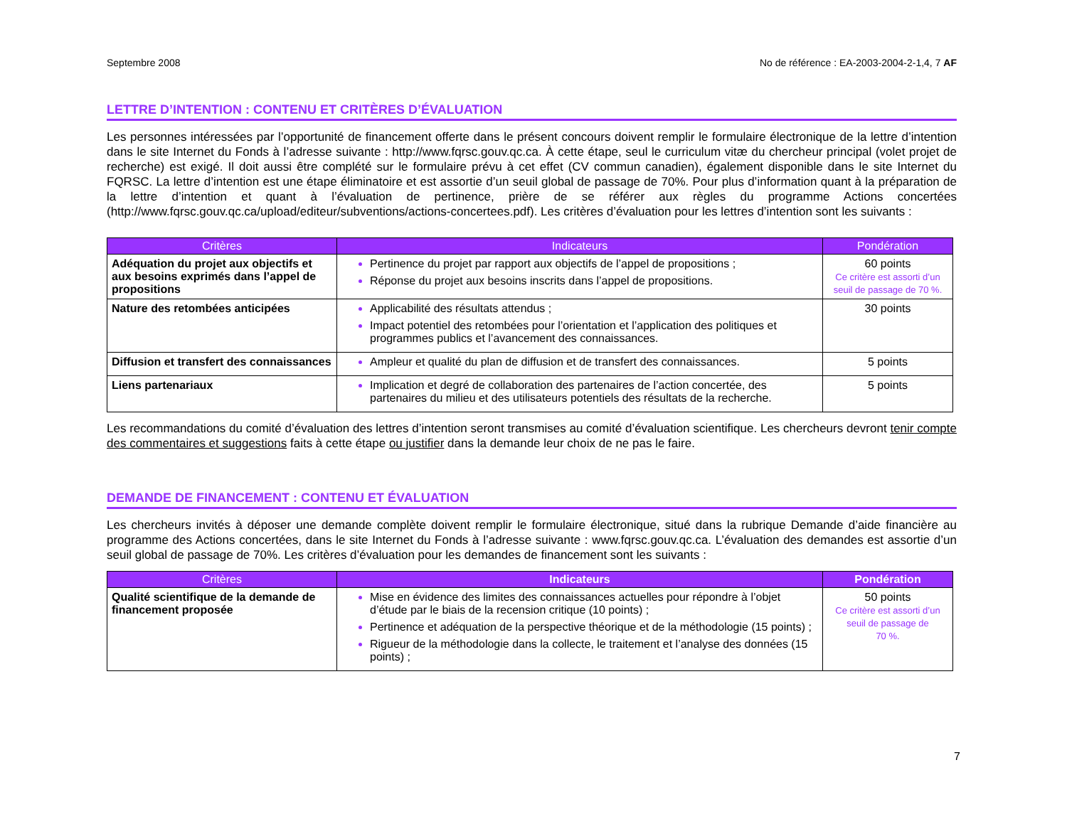Septembre 2008 No de référence : EA-2003-2004-2-1,4, 7 AF
LETTRE D’INTENTION : CONTENU ET CRITÈRES D’ÉVALUATION
Les personnes intéressées par l’opportunité de financement offerte dans le présent concours doivent remplir le formulaire électronique de la lettre d’intention dans le site Internet du Fonds à l’adresse suivante : http://www.fqrsc.gouv.qc.ca. À cette étape, seul le curriculum vitæ du chercheur principal (volet projet de recherche) est exigé. Il doit aussi être complété sur le formulaire prévu à cet effet (CV commun canadien), également disponible dans le site Internet du FQRSC. La lettre d’intention est une étape éliminatoire et est assortie d’un seuil global de passage de 70%. Pour plus d’information quant à la préparation de la lettre d’intention et quant à l’évaluation de pertinence, prière de se référer aux règles du programme Actions concertées (http://www.fqrsc.gouv.qc.ca/upload/editeur/subventions/actions-concertees.pdf). Les critères d’évaluation pour les lettres d’intention sont les suivants :
| Critères | Indicateurs | Pondération |
| --- | --- | --- |
| Adéquation du projet aux objectifs et aux besoins exprimés dans l’appel de propositions | Pertinence du projet par rapport aux objectifs de l’appel de propositions ; Réponse du projet aux besoins inscrits dans l’appel de propositions. | 60 points Ce critère est assorti d’un seuil de passage de 70 %. |
| Nature des retombées anticipées | Applicabilité des résultats attendus ; Impact potentiel des retombées pour l’orientation et l’application des politiques et programmes publics et l’avancement des connaissances. | 30 points |
| Diffusion et transfert des connaissances | Ampleur et qualité du plan de diffusion et de transfert des connaissances. | 5 points |
| Liens partenariaux | Implication et degré de collaboration des partenaires de l’action concertée, des partenaires du milieu et des utilisateurs potentiels des résultats de la recherche. | 5 points |
Les recommandations du comité d’évaluation des lettres d’intention seront transmises au comité d’évaluation scientifique. Les chercheurs devront tenir compte des commentaires et suggestions faits à cette étape ou justifier dans la demande leur choix de ne pas le faire.
DEMANDE DE FINANCEMENT : CONTENU ET ÉVALUATION
Les chercheurs invités à déposer une demande complète doivent remplir le formulaire électronique, situé dans la rubrique Demande d’aide financière au programme des Actions concertées, dans le site Internet du Fonds à l’adresse suivante : www.fqrsc.gouv.qc.ca. L’évaluation des demandes est assortie d’un seuil global de passage de 70%. Les critères d’évaluation pour les demandes de financement sont les suivants :
| Critères | Indicateurs | Pondération |
| --- | --- | --- |
| Qualité scientifique de la demande de financement proposée | Mise en évidence des limites des connaissances actuelles pour répondre à l’objet d’étude par le biais de la recension critique (10 points) ; Pertinence et adéquation de la perspective théorique et de la méthodologie (15 points) ; Rigueur de la méthodologie dans la collecte, le traitement et l’analyse des données (15 points) ; | 50 points Ce critère est assorti d’un seuil de passage de 70 %. |
7